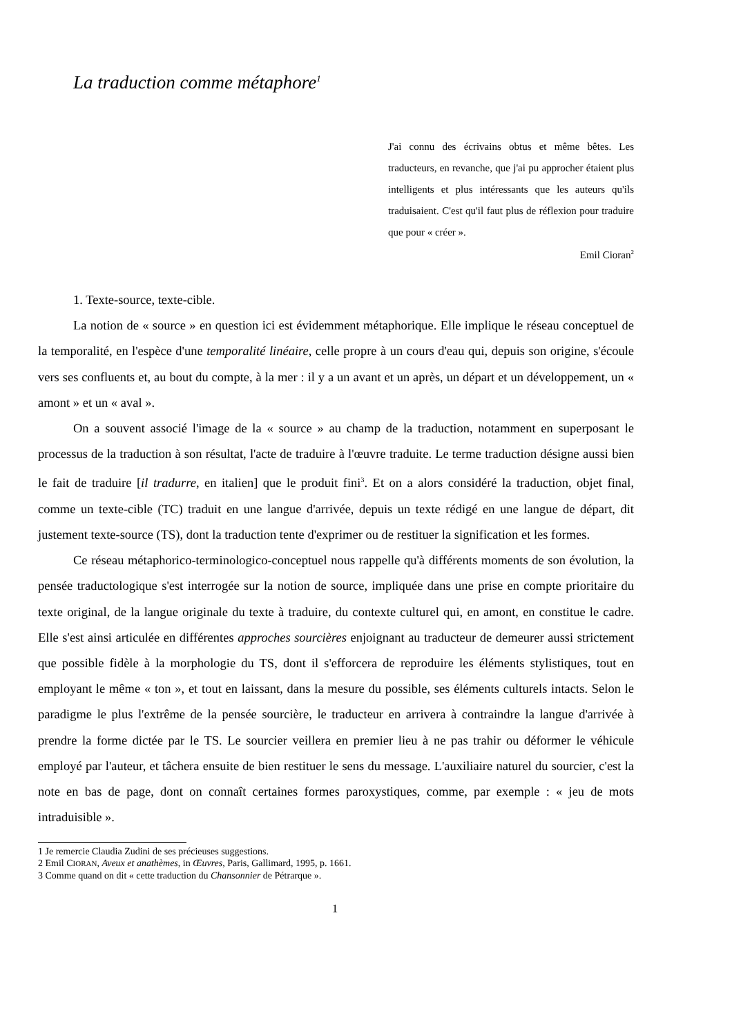La traduction comme métaphore<sup>1</sup>
J'ai connu des écrivains obtus et même bêtes. Les traducteurs, en revanche, que j'ai pu approcher étaient plus intelligents et plus intéressants que les auteurs qu'ils traduisaient. C'est qu'il faut plus de réflexion pour traduire que pour « créer ».
Emil Cioran<sup>2</sup>
1. Texte-source, texte-cible.
La notion de « source » en question ici est évidemment métaphorique. Elle implique le réseau conceptuel de la temporalité, en l'espèce d'une temporalité linéaire, celle propre à un cours d'eau qui, depuis son origine, s'écoule vers ses confluents et, au bout du compte, à la mer : il y a un avant et un après, un départ et un développement, un « amont » et un « aval ».
On a souvent associé l'image de la « source » au champ de la traduction, notamment en superposant le processus de la traduction à son résultat, l'acte de traduire à l'œuvre traduite. Le terme traduction désigne aussi bien le fait de traduire [il tradurre, en italien] que le produit fini<sup>3</sup>. Et on a alors considéré la traduction, objet final, comme un texte-cible (TC) traduit en une langue d'arrivée, depuis un texte rédigé en une langue de départ, dit justement texte-source (TS), dont la traduction tente d'exprimer ou de restituer la signification et les formes.
Ce réseau métaphorico-terminologico-conceptuel nous rappelle qu'à différents moments de son évolution, la pensée traductologique s'est interrogée sur la notion de source, impliquée dans une prise en compte prioritaire du texte original, de la langue originale du texte à traduire, du contexte culturel qui, en amont, en constitue le cadre. Elle s'est ainsi articulée en différentes approches sourcières enjoignant au traducteur de demeurer aussi strictement que possible fidèle à la morphologie du TS, dont il s'efforcera de reproduire les éléments stylistiques, tout en employant le même « ton », et tout en laissant, dans la mesure du possible, ses éléments culturels intacts. Selon le paradigme le plus l'extrême de la pensée sourcière, le traducteur en arrivera à contraindre la langue d'arrivée à prendre la forme dictée par le TS. Le sourcier veillera en premier lieu à ne pas trahir ou déformer le véhicule employé par l'auteur, et tâchera ensuite de bien restituer le sens du message. L'auxiliaire naturel du sourcier, c'est la note en bas de page, dont on connaît certaines formes paroxystiques, comme, par exemple : « jeu de mots intraduisible ».
1 Je remercie Claudia Zudini de ses précieuses suggestions.
2 Emil CIORAN, Aveux et anathèmes, in Œuvres, Paris, Gallimard, 1995, p. 1661.
3 Comme quand on dit « cette traduction du Chansonnier de Pétrarque ».
1